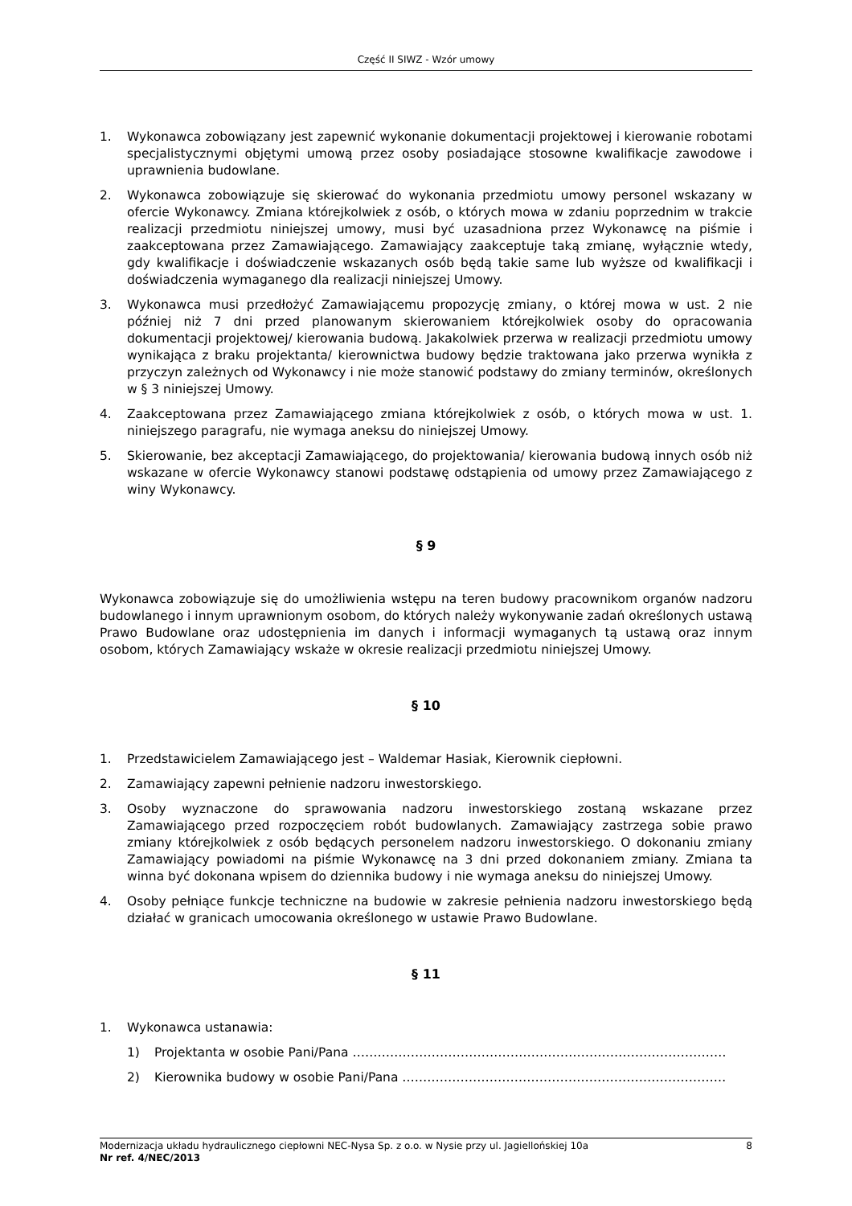Część II SIWZ - Wzór umowy
1. Wykonawca zobowiązany jest zapewnić wykonanie dokumentacji projektowej i kierowanie robotami specjalistycznymi objętymi umową przez osoby posiadające stosowne kwalifikacje zawodowe i uprawnienia budowlane.
2. Wykonawca zobowiązuje się skierować do wykonania przedmiotu umowy personel wskazany w ofercie Wykonawcy. Zmiana którejkolwiek z osób, o których mowa w zdaniu poprzednim w trakcie realizacji przedmiotu niniejszej umowy, musi być uzasadniona przez Wykonawcę na piśmie i zaakceptowana przez Zamawiającego. Zamawiający zaakceptuje taką zmianę, wyłącznie wtedy, gdy kwalifikacje i doświadczenie wskazanych osób będą takie same lub wyższe od kwalifikacji i doświadczenia wymaganego dla realizacji niniejszej Umowy.
3. Wykonawca musi przedłożyć Zamawiającemu propozycję zmiany, o której mowa w ust. 2 nie później niż 7 dni przed planowanym skierowaniem którejkolwiek osoby do opracowania dokumentacji projektowej/ kierowania budową. Jakakolwiek przerwa w realizacji przedmiotu umowy wynikająca z braku projektanta/ kierownictwa budowy będzie traktowana jako przerwa wynikła z przyczyn zależnych od Wykonawcy i nie może stanowić podstawy do zmiany terminów, określonych w § 3 niniejszej Umowy.
4. Zaakceptowana przez Zamawiającego zmiana którejkolwiek z osób, o których mowa w ust. 1. niniejszego paragrafu, nie wymaga aneksu do niniejszej Umowy.
5. Skierowanie, bez akceptacji Zamawiającego, do projektowania/ kierowania budową innych osób niż wskazane w ofercie Wykonawcy stanowi podstawę odstąpienia od umowy przez Zamawiającego z winy Wykonawcy.
§ 9
Wykonawca zobowiązuje się do umożliwienia wstępu na teren budowy pracownikom organów nadzoru budowlanego i innym uprawnionym osobom, do których należy wykonywanie zadań określonych ustawą Prawo Budowlane oraz udostępnienia im danych i informacji wymaganych tą ustawą oraz innym osobom, których Zamawiający wskaże w okresie realizacji przedmiotu niniejszej Umowy.
§ 10
1. Przedstawicielem Zamawiającego jest – Waldemar Hasiak, Kierownik ciepłowni.
2. Zamawiający zapewni pełnienie nadzoru inwestorskiego.
3. Osoby wyznaczone do sprawowania nadzoru inwestorskiego zostaną wskazane przez Zamawiającego przed rozpoczęciem robót budowlanych. Zamawiający zastrzega sobie prawo zmiany którejkolwiek z osób będących personelem nadzoru inwestorskiego. O dokonaniu zmiany Zamawiający powiadomi na piśmie Wykonawcę na 3 dni przed dokonaniem zmiany. Zmiana ta winna być dokonana wpisem do dziennika budowy i nie wymaga aneksu do niniejszej Umowy.
4. Osoby pełniące funkcje techniczne na budowie w zakresie pełnienia nadzoru inwestorskiego będą działać w granicach umocowania określonego w ustawie Prawo Budowlane.
§ 11
1. Wykonawca ustanawia:
1) Projektanta w osobie Pani/Pana ………………………………………………………………………………
2) Kierownika budowy w osobie Pani/Pana ……………………………………………………………………
Modernizacja układu hydraulicznego ciepłowni NEC-Nysa Sp. z o.o. w Nysie przy ul. Jagiellońskiej 10a 8
Nr ref. 4/NEC/2013